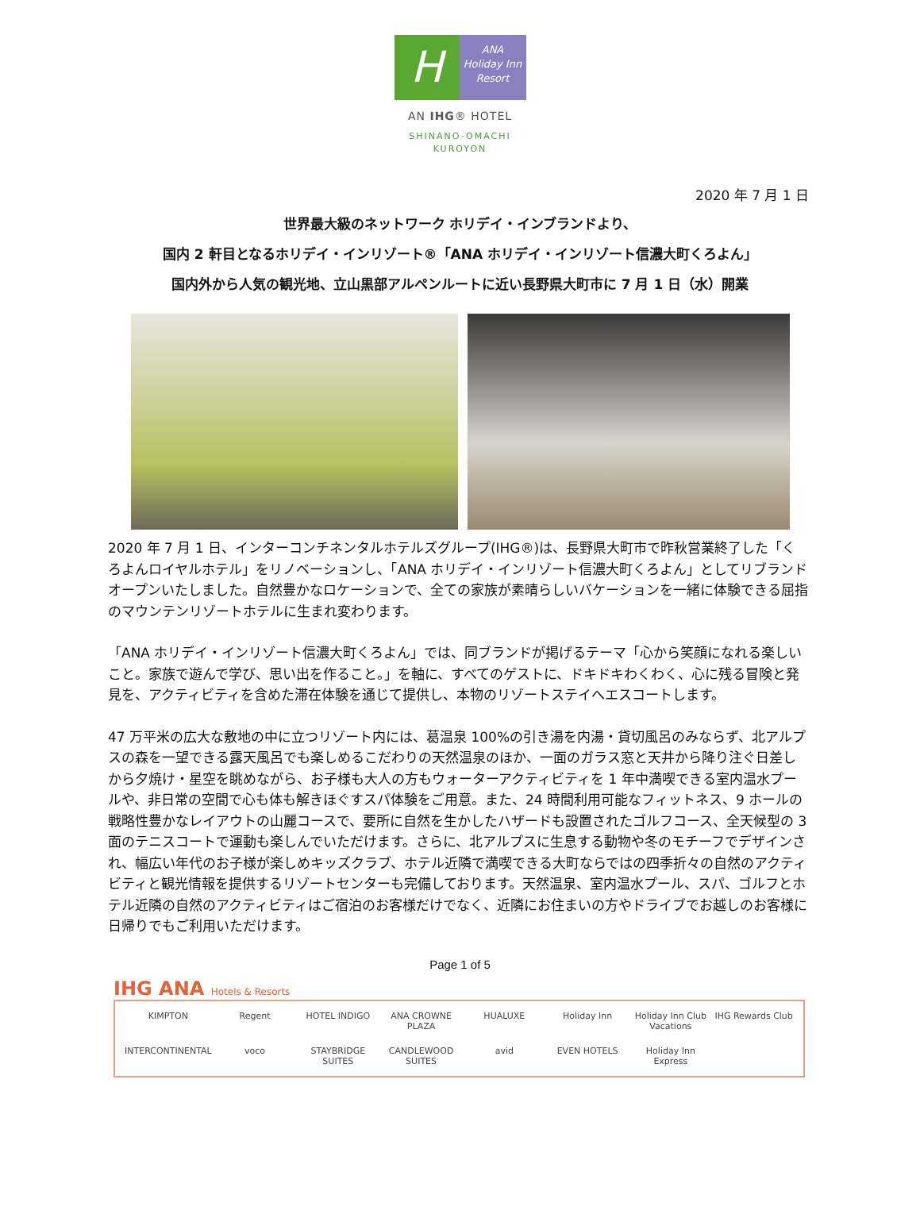H
ANA
Holiday Inn
Resort
AN IHG® HOTEL
SHINANO-OMACHI
KUROYON
2020 年 7 月 1 日
世界最大級のネットワーク ホリデイ・インブランドより、
国内 2 軒目となるホリデイ・インリゾート®「ANA ホリデイ・インリゾート信濃大町くろよん」
国内外から人気の観光地、立山黒部アルペンルートに近い長野県大町市に 7 月 1 日（水）開業
2020 年 7 月 1 日、インターコンチネンタルホテルズグループ(IHG®)は、長野県大町市で昨秋営業終了した「くろよんロイヤルホテル」をリノベーションし、「ANA ホリデイ・インリゾート信濃大町くろよん」としてリブランドオープンいたしました。自然豊かなロケーションで、全ての家族が素晴らしいバケーションを一緒に体験できる屈指のマウンテンリゾートホテルに生まれ変わります。
「ANA ホリデイ・インリゾート信濃大町くろよん」では、同ブランドが掲げるテーマ「心から笑顔になれる楽しいこと。家族で遊んで学び、思い出を作ること。」を軸に、すべてのゲストに、ドキドキわくわく、心に残る冒険と発見を、アクティビティを含めた滞在体験を通じて提供し、本物のリゾートステイへエスコートします。
47 万平米の広大な敷地の中に立つリゾート内には、葛温泉 100%の引き湯を内湯・貸切風呂のみならず、北アルプスの森を一望できる露天風呂でも楽しめるこだわりの天然温泉のほか、一面のガラス窓と天井から降り注ぐ日差しから夕焼け・星空を眺めながら、お子様も大人の方もウォーターアクティビティを 1 年中満喫できる室内温水プールや、非日常の空間で心も体も解きほぐすスパ体験をご用意。また、24 時間利用可能なフィットネス、9 ホールの戦略性豊かなレイアウトの山麗コースで、要所に自然を生かしたハザードも設置されたゴルフコース、全天候型の 3 面のテニスコートで運動も楽しんでいただけます。さらに、北アルプスに生息する動物や冬のモチーフでデザインされ、幅広い年代のお子様が楽しめキッズクラブ、ホテル近隣で満喫できる大町ならではの四季折々の自然のアクティビティと観光情報を提供するリゾートセンターも完備しております。天然温泉、室内温水プール、スパ、ゴルフとホテル近隣の自然のアクティビティはご宿泊のお客様だけでなく、近隣にお住まいの方やドライブでお越しのお客様に日帰りでもご利用いただけます。
Page 1 of 5
IHG ANA Hotels & Resorts
KIMPTON
Regent
HOTEL INDIGO
ANA CROWNE PLAZA
HUALUXE
Holiday Inn
Holiday Inn Club Vacations
IHG Rewards Club
INTERCONTINENTAL
voco
STAYBRIDGE SUITES
CANDLEWOOD SUITES
avid
EVEN HOTELS
Holiday Inn Express